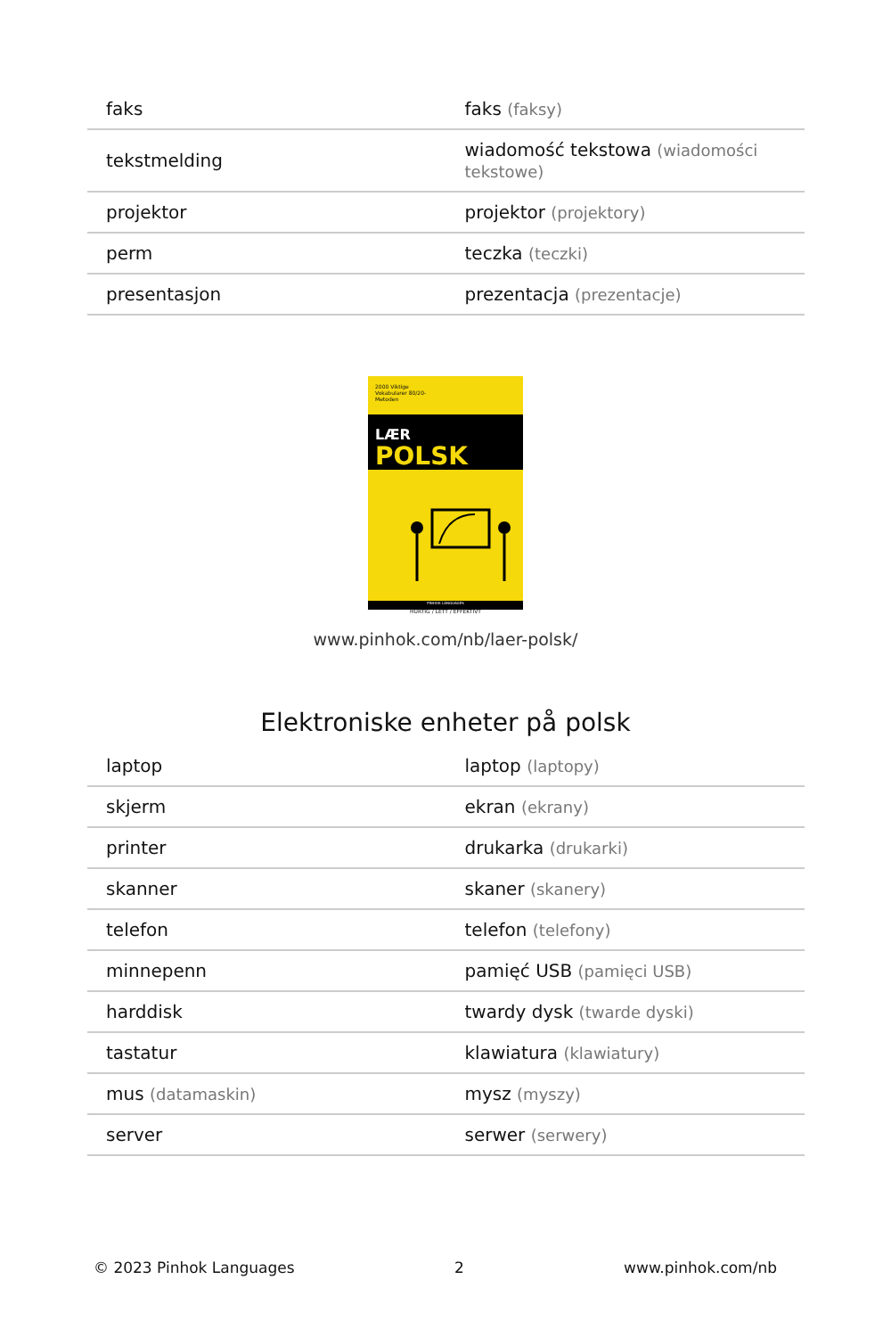| faks | faks (faksy) |
| tekstmelding | wiadomość tekstowa (wiadomości tekstowe) |
| projektor | projektor (projektory) |
| perm | teczka (teczki) |
| presentasjon | prezentacja (prezentacje) |
2000 Viktige Vokabularer 80/20-Metoden
LÆR
POLSK
HURTIG / LETT / EFFEKTIVT
PINHOK LANGUAGES
www.pinhok.com/nb/laer-polsk/
Elektroniske enheter på polsk
| laptop | laptop (laptopy) |
| skjerm | ekran (ekrany) |
| printer | drukarka (drukarki) |
| skanner | skaner (skanery) |
| telefon | telefon (telefony) |
| minnepenn | pamięć USB (pamięci USB) |
| harddisk | twardy dysk (twarde dyski) |
| tastatur | klawiatura (klawiatury) |
| mus (datamaskin) | mysz (myszy) |
| server | serwer (serwery) |
© 2023 Pinhok Languages 2 www.pinhok.com/nb